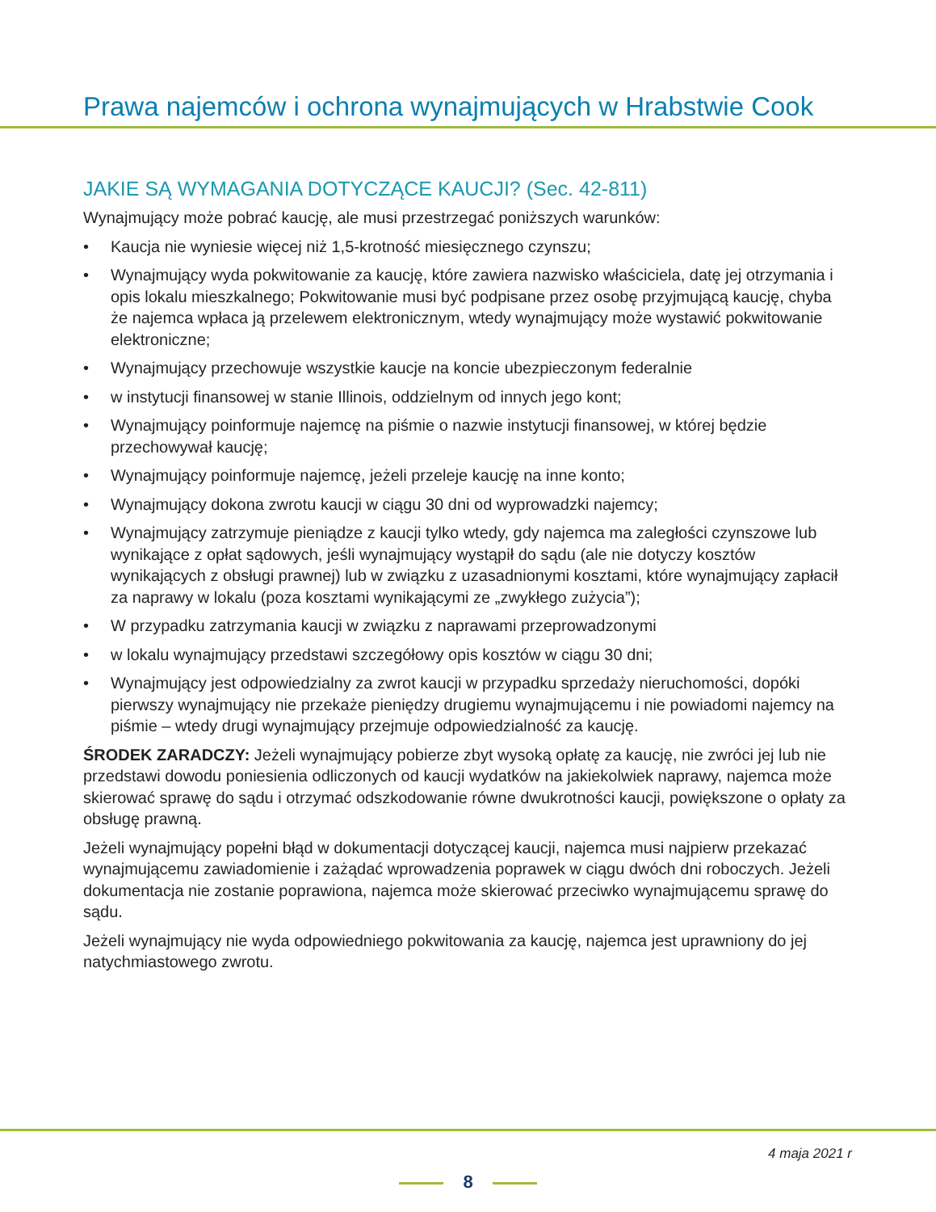Prawa najemców i ochrona wynajmujących w Hrabstwie Cook
JAKIE SĄ WYMAGANIA DOTYCZĄCE KAUCJI? (Sec. 42-811)
Wynajmujący może pobrać kaucję, ale musi przestrzegać poniższych warunków:
• Kaucja nie wyniesie więcej niż 1,5-krotność miesięcznego czynszu;
• Wynajmujący wyda pokwitowanie za kaucję, które zawiera nazwisko właściciela, datę jej otrzymania i opis lokalu mieszkalnego; Pokwitowanie musi być podpisane przez osobę przyjmującą kaucję, chyba że najemca wpłaca ją przelewem elektronicznym, wtedy wynajmujący może wystawić pokwitowanie elektroniczne;
• Wynajmujący przechowuje wszystkie kaucje na koncie ubezpieczonym federalnie
• w instytucji finansowej w stanie Illinois, oddzielnym od innych jego kont;
• Wynajmujący poinformuje najemcę na piśmie o nazwie instytucji finansowej, w której będzie przechowywał kaucję;
• Wynajmujący poinformuje najemcę, jeżeli przeleje kaucję na inne konto;
• Wynajmujący dokona zwrotu kaucji w ciągu 30 dni od wyprowadzki najemcy;
• Wynajmujący zatrzymuje pieniądze z kaucji tylko wtedy, gdy najemca ma zaległości czynszowe lub wynikające z opłat sądowych, jeśli wynajmujący wystąpił do sądu (ale nie dotyczy kosztów wynikających z obsługi prawnej) lub w związku z uzasadnionymi kosztami, które wynajmujący zapłacił za naprawy w lokalu (poza kosztami wynikającymi ze „zwykłego zużycia”);
• W przypadku zatrzymania kaucji w związku z naprawami przeprowadzonymi
• w lokalu wynajmujący przedstawi szczegółowy opis kosztów w ciągu 30 dni;
• Wynajmujący jest odpowiedzialny za zwrot kaucji w przypadku sprzedaży nieruchomości, dopóki pierwszy wynajmujący nie przekaże pieniędzy drugiemu wynajmującemu i nie powiadomi najemcy na piśmie – wtedy drugi wynajmujący przejmuje odpowiedzialność za kaucję.
ŚRODEK ZARADCZY: Jeżeli wynajmujący pobierze zbyt wysoką opłatę za kaucję, nie zwróci jej lub nie przedstawi dowodu poniesienia odliczonych od kaucji wydatków na jakiekolwiek naprawy, najemca może skierować sprawę do sądu i otrzymać odszkodowanie równe dwukrotności kaucji, powiększone o opłaty za obsługę prawną.
Jeżeli wynajmujący popełni błąd w dokumentacji dotyczącej kaucji, najemca musi najpierw przekazać wynajmującemu zawiadomienie i zażądać wprowadzenia poprawek w ciągu dwóch dni roboczych. Jeżeli dokumentacja nie zostanie poprawiona, najemca może skierować przeciwko wynajmującemu sprawę do sądu.
Jeżeli wynajmujący nie wyda odpowiedniego pokwitowania za kaucję, najemca jest uprawniony do jej natychmiastowego zwrotu.
4 maja 2021 r
8